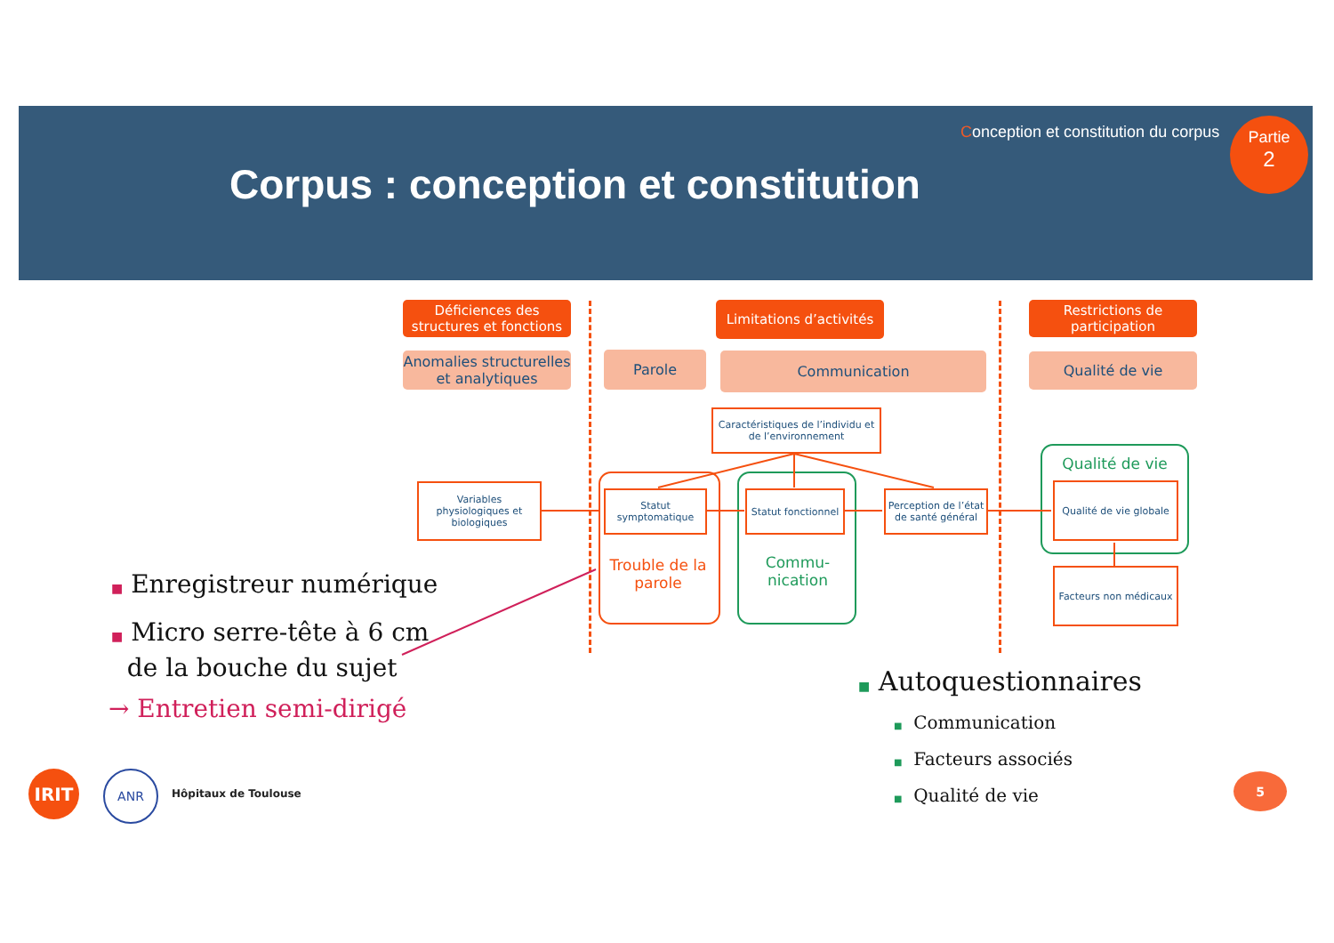Conception et constitution du corpus
Corpus : conception et constitution
Partie
2
Déficiences des structures et fonctions
Limitations d’activités
Restrictions de participation
Anomalies structurelles et analytiques
Parole Communication Qualité de vie
Caractéristiques de l’individu et de l’environnement
Variables physiologiques et biologiques
Statut symptomatique
Trouble de la parole
Statut fonctionnel
Commu-nication
Perception de l’état de santé général
Qualité de vie
Qualité de vie globale
Facteurs non médicaux
■ Enregistreur numérique
■ Micro serre-tête à 6 cm
de la bouche du sujet
→ Entretien semi-dirigé
■ Autoquestionnaires
■ Communication
■ Facteurs associés
■ Qualité de vie
5
IRIT ANR
Hôpitaux de Toulouse